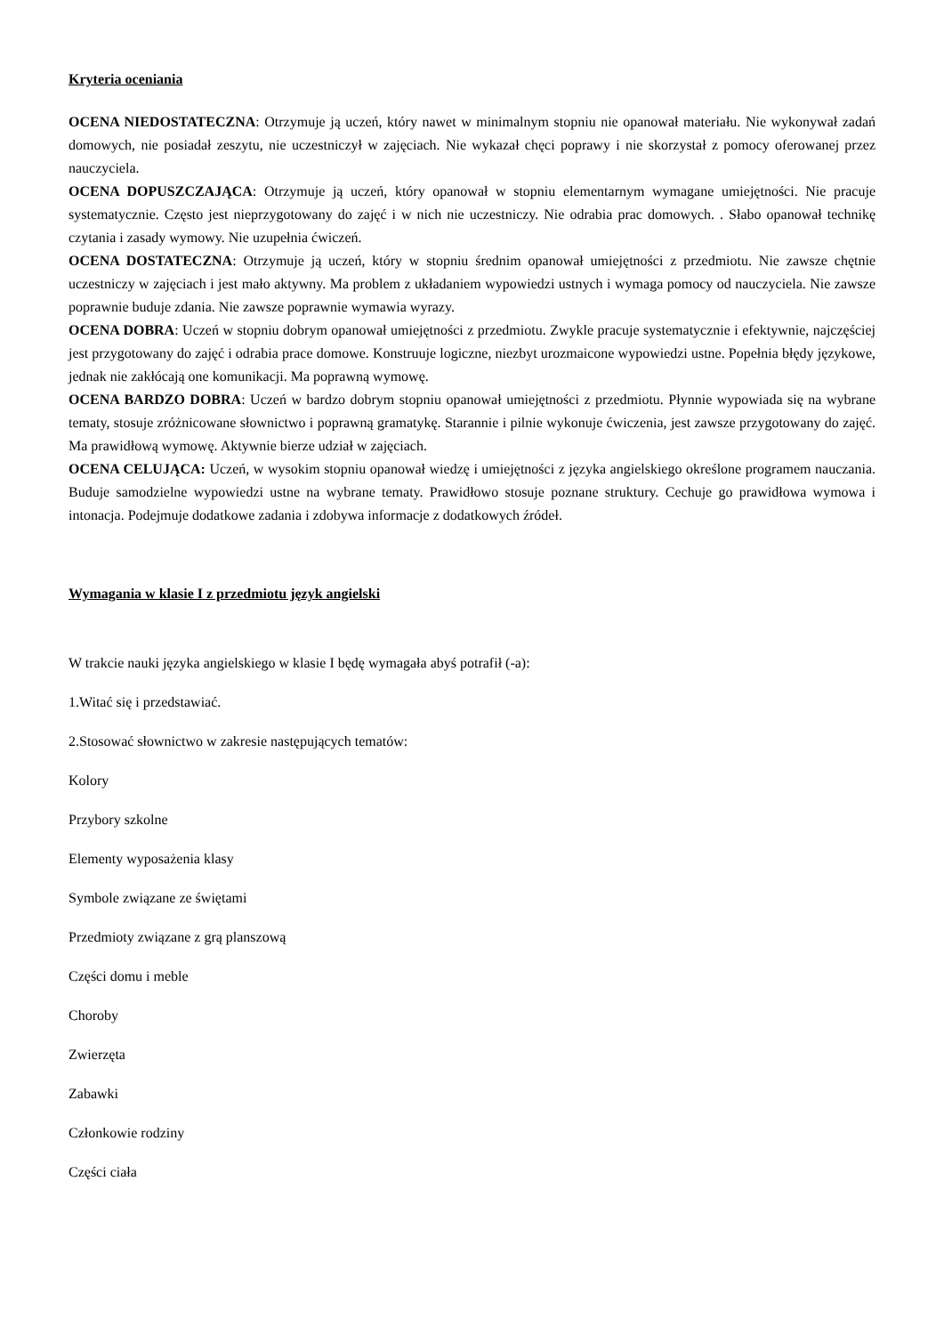Kryteria oceniania
OCENA NIEDOSTATECZNA: Otrzymuje ją uczeń, który nawet w minimalnym stopniu nie opanował materiału. Nie wykonywał zadań domowych, nie posiadał zeszytu, nie uczestniczył w zajęciach. Nie wykazał chęci poprawy i nie skorzystał z pomocy oferowanej przez nauczyciela.
OCENA DOPUSZCZAJĄCA: Otrzymuje ją uczeń, który opanował w stopniu elementarnym wymagane umiejętności. Nie pracuje systematycznie. Często jest nieprzygotowany do zajęć i w nich nie uczestniczy. Nie odrabia prac domowych. . Słabo opanował technikę czytania i zasady wymowy. Nie uzupełnia ćwiczeń.
OCENA DOSTATECZNA: Otrzymuje ją uczeń, który w stopniu średnim opanował umiejętności z przedmiotu. Nie zawsze chętnie uczestniczy w zajęciach i jest mało aktywny. Ma problem z układaniem wypowiedzi ustnych i wymaga pomocy od nauczyciela. Nie zawsze poprawnie buduje zdania. Nie zawsze poprawnie wymawia wyrazy.
OCENA DOBRA: Uczeń w stopniu dobrym opanował umiejętności z przedmiotu. Zwykle pracuje systematycznie i efektywnie, najczęściej jest przygotowany do zajęć i odrabia prace domowe. Konstruuje logiczne, niezbyt urozmaicone wypowiedzi ustne. Popełnia błędy językowe, jednak nie zakłócają one komunikacji. Ma poprawną wymowę.
OCENA BARDZO DOBRA: Uczeń w bardzo dobrym stopniu opanował umiejętności z przedmiotu. Płynnie wypowiada się na wybrane tematy, stosuje zróżnicowane słownictwo i poprawną gramatykę. Starannie i pilnie wykonuje ćwiczenia, jest zawsze przygotowany do zajęć. Ma prawidłową wymowę. Aktywnie bierze udział w zajęciach.
OCENA CELUJĄCA: Uczeń, w wysokim stopniu opanował wiedzę i umiejętności z języka angielskiego określone programem nauczania. Buduje samodzielne wypowiedzi ustne na wybrane tematy. Prawidłowo stosuje poznane struktury. Cechuje go prawidłowa wymowa i intonacja. Podejmuje dodatkowe zadania i zdobywa informacje z dodatkowych źródeł.
Wymagania w klasie I z przedmiotu język angielski
W trakcie nauki języka angielskiego w klasie I będę wymagała abyś potrafił (-a):
1.Witać się i przedstawiać.
2.Stosować słownictwo w zakresie następujących tematów:
Kolory
Przybory szkolne
Elementy wyposażenia klasy
Symbole związane ze świętami
Przedmioty związane z grą planszową
Części domu i meble
Choroby
Zwierzęta
Zabawki
Członkowie rodziny
Części ciała